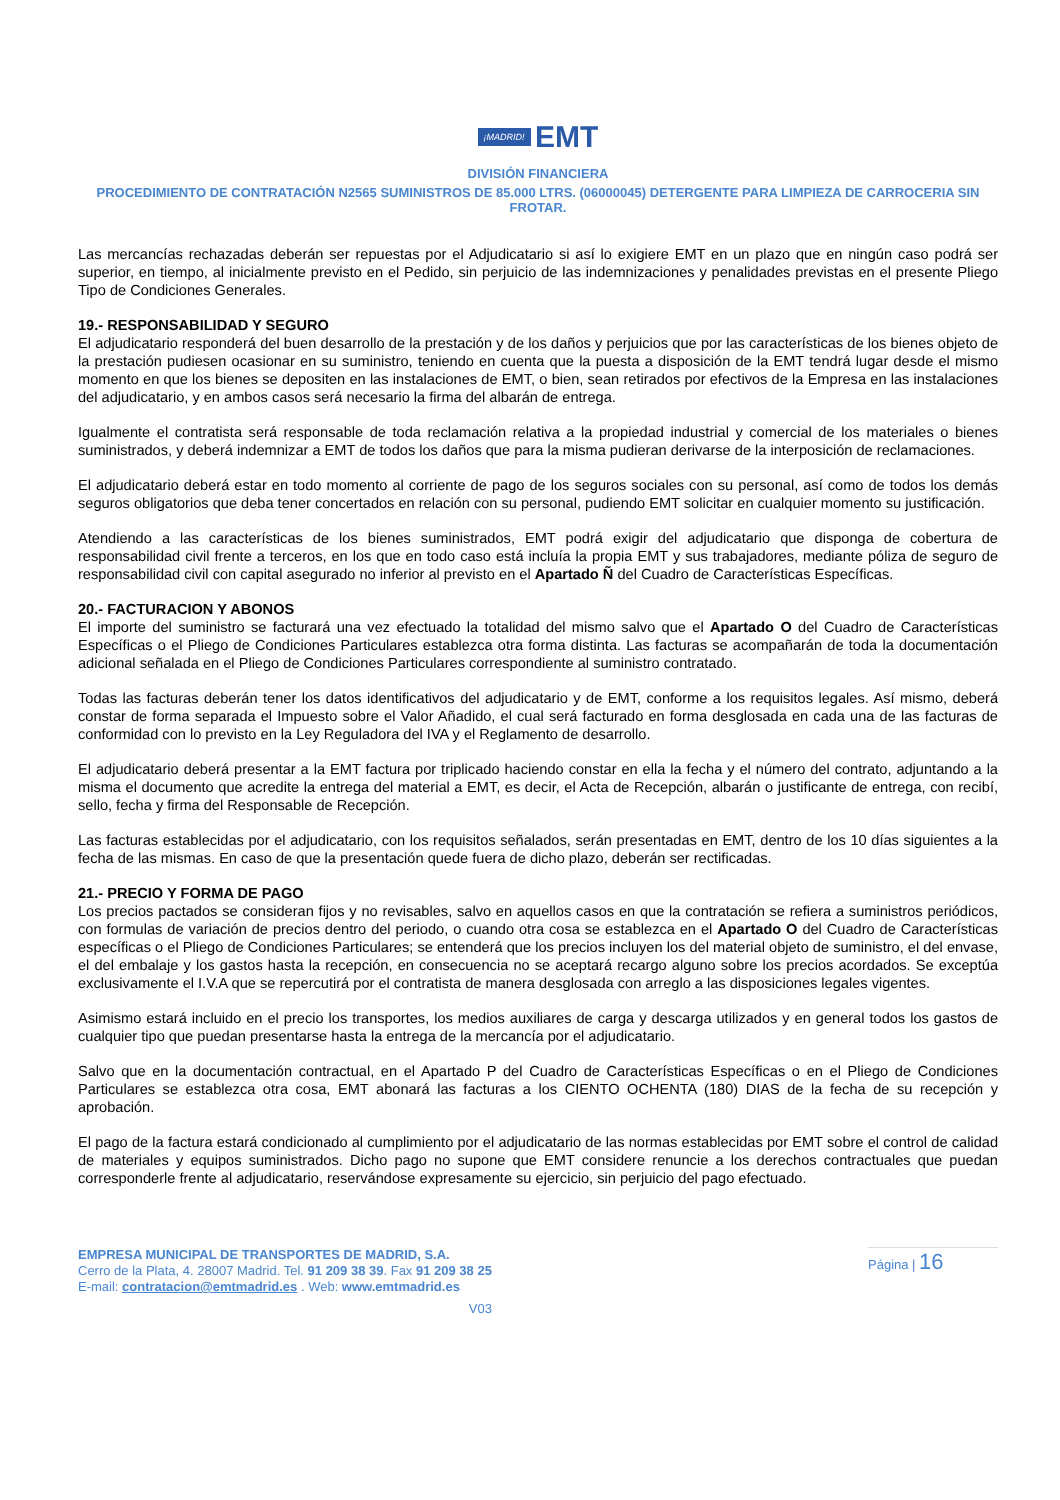¡MADRID! EMT
DIVISIÓN FINANCIERA
PROCEDIMIENTO DE CONTRATACIÓN N2565 SUMINISTROS DE 85.000 LTRS. (06000045) DETERGENTE PARA LIMPIEZA DE CARROCERIA SIN FROTAR.
Las mercancías rechazadas deberán ser repuestas por el Adjudicatario si así lo exigiere EMT en un plazo que en ningún caso podrá ser superior, en tiempo, al inicialmente previsto en el Pedido, sin perjuicio de las indemnizaciones y penalidades previstas en el presente Pliego Tipo de Condiciones Generales.
19.- RESPONSABILIDAD Y SEGURO
El adjudicatario responderá del buen desarrollo de la prestación y de los daños y perjuicios que por las características de los bienes objeto de la prestación pudiesen ocasionar en su suministro, teniendo en cuenta que la puesta a disposición de la EMT tendrá lugar desde el mismo momento en que los bienes se depositen en las instalaciones de EMT, o bien, sean retirados por efectivos de la Empresa en las instalaciones del adjudicatario, y en ambos casos será necesario la firma del albarán de entrega.
Igualmente el contratista será responsable de toda reclamación relativa a la propiedad industrial y comercial de los materiales o bienes suministrados, y deberá indemnizar a EMT de todos los daños que para la misma pudieran derivarse de la interposición de reclamaciones.
El adjudicatario deberá estar en todo momento al corriente de pago de los seguros sociales con su personal, así como de todos los demás seguros obligatorios que deba tener concertados en relación con su personal, pudiendo EMT solicitar en cualquier momento su justificación.
Atendiendo a las características de los bienes suministrados, EMT podrá exigir del adjudicatario que disponga de cobertura de responsabilidad civil frente a terceros, en los que en todo caso está incluía la propia EMT y sus trabajadores, mediante póliza de seguro de responsabilidad civil con capital asegurado no inferior al previsto en el Apartado Ñ del Cuadro de Características Específicas.
20.- FACTURACION Y ABONOS
El importe del suministro se facturará una vez efectuado la totalidad del mismo salvo que el Apartado O del Cuadro de Características Específicas o el Pliego de Condiciones Particulares establezca otra forma distinta. Las facturas se acompañarán de toda la documentación adicional señalada en el Pliego de Condiciones Particulares correspondiente al suministro contratado.
Todas las facturas deberán tener los datos identificativos del adjudicatario y de EMT, conforme a los requisitos legales. Así mismo, deberá constar de forma separada el Impuesto sobre el Valor Añadido, el cual será facturado en forma desglosada en cada una de las facturas de conformidad con lo previsto en la Ley Reguladora del IVA y el Reglamento de desarrollo.
El adjudicatario deberá presentar a la EMT factura por triplicado haciendo constar en ella la fecha y el número del contrato, adjuntando a la misma el documento que acredite la entrega del material a EMT, es decir, el Acta de Recepción, albarán o justificante de entrega, con recibí, sello, fecha y firma del Responsable de Recepción.
Las facturas establecidas por el adjudicatario, con los requisitos señalados, serán presentadas en EMT, dentro de los 10 días siguientes a la fecha de las mismas. En caso de que la presentación quede fuera de dicho plazo, deberán ser rectificadas.
21.- PRECIO Y FORMA DE PAGO
Los precios pactados se consideran fijos y no revisables, salvo en aquellos casos en que la contratación se refiera a suministros periódicos, con formulas de variación de precios dentro del periodo, o cuando otra cosa se establezca en el Apartado O del Cuadro de Características específicas o el Pliego de Condiciones Particulares; se entenderá que los precios incluyen los del material objeto de suministro, el del envase, el del embalaje y los gastos hasta la recepción, en consecuencia no se aceptará recargo alguno sobre los precios acordados. Se exceptúa exclusivamente el I.V.A que se repercutirá por el contratista de manera desglosada con arreglo a las disposiciones legales vigentes.
Asimismo estará incluido en el precio los transportes, los medios auxiliares de carga y descarga utilizados y en general todos los gastos de cualquier tipo que puedan presentarse hasta la entrega de la mercancía por el adjudicatario.
Salvo que en la documentación contractual, en el Apartado P del Cuadro de Características Específicas o en el Pliego de Condiciones Particulares se establezca otra cosa, EMT abonará las facturas a los CIENTO OCHENTA (180) DIAS de la fecha de su recepción y aprobación.
El pago de la factura estará condicionado al cumplimiento por el adjudicatario de las normas establecidas por EMT sobre el control de calidad de materiales y equipos suministrados. Dicho pago no supone que EMT considere renuncie a los derechos contractuales que puedan corresponderle frente al adjudicatario, reservándose expresamente su ejercicio, sin perjuicio del pago efectuado.
EMPRESA MUNICIPAL DE TRANSPORTES DE MADRID, S.A.
Cerro de la Plata, 4. 28007 Madrid. Tel. 91 209 38 39. Fax 91 209 38 25
E-mail: contratacion@emtmadrid.es . Web: www.emtmadrid.es
V03
Página | 16